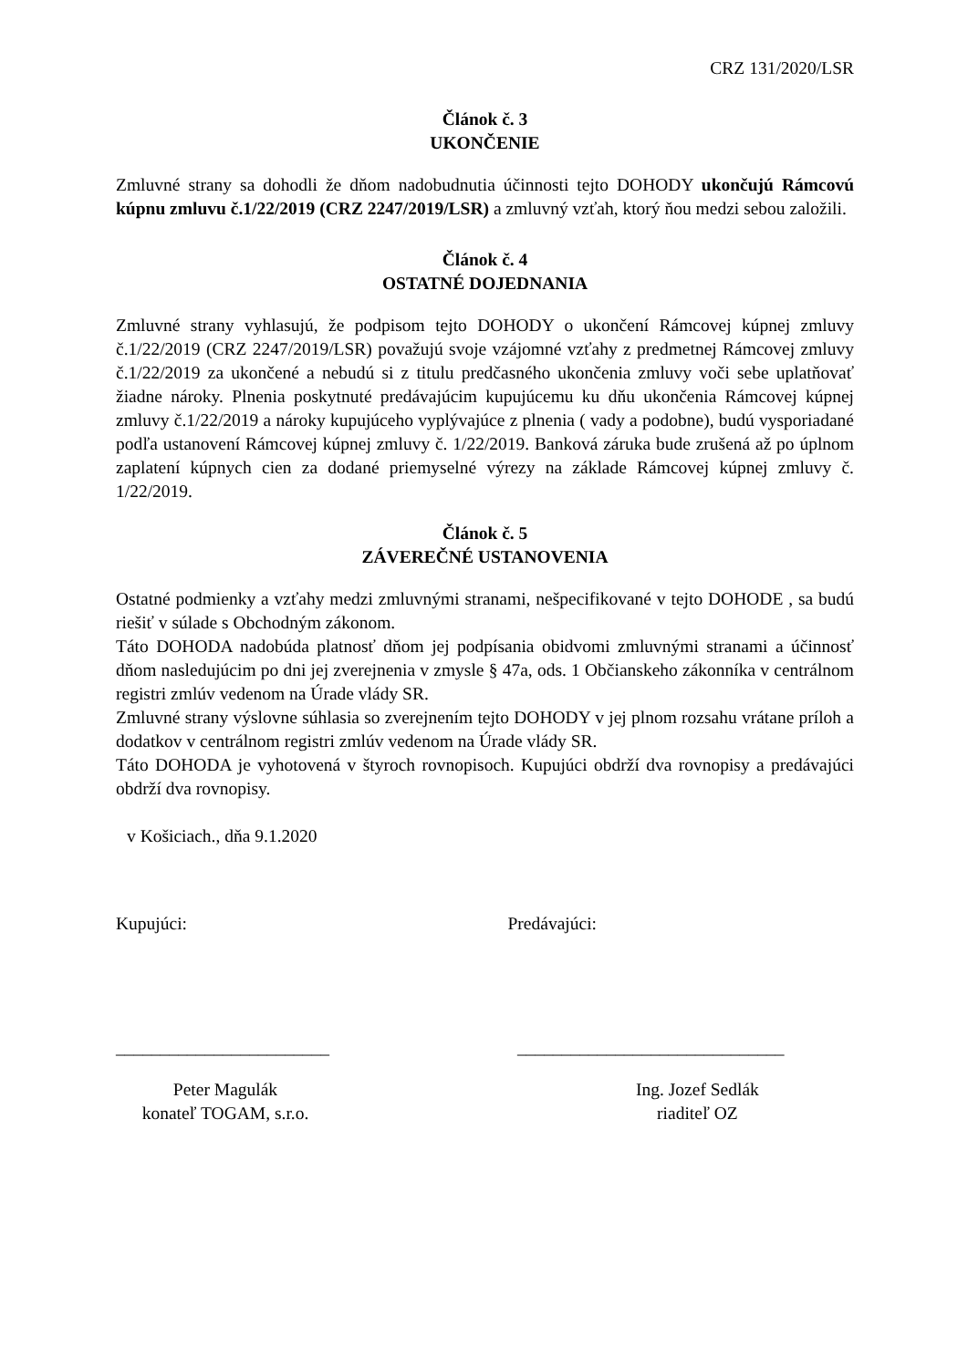CRZ 131/2020/LSR
Článok č. 3
UKONČENIE
Zmluvné strany sa dohodli že dňom nadobudnutia účinnosti tejto DOHODY ukončujú Rámcovú kúpnu zmluvu č.1/22/2019 (CRZ 2247/2019/LSR) a zmluvný vzťah, ktorý ňou medzi sebou založili.
Článok č. 4
OSTATNÉ DOJEDNANIA
Zmluvné strany vyhlasujú, že podpisom tejto DOHODY o ukončení Rámcovej kúpnej zmluvy č.1/22/2019 (CRZ 2247/2019/LSR) považujú svoje vzájomné vzťahy z predmetnej Rámcovej zmluvy č.1/22/2019 za ukončené a nebudú si z titulu predčasného ukončenia zmluvy voči sebe uplatňovať žiadne nároky. Plnenia poskytnuté predávajúcim kupujúcemu ku dňu ukončenia Rámcovej kúpnej zmluvy č.1/22/2019 a nároky kupujúceho vyplývajúce z plnenia ( vady a podobne), budú vysporiadané podľa ustanovení Rámcovej kúpnej zmluvy č. 1/22/2019. Banková záruka bude zrušená až po úplnom zaplatení kúpnych cien za dodané priemyselné výrezy na základe Rámcovej kúpnej zmluvy č. 1/22/2019.
Článok č. 5
ZÁVEREČNÉ USTANOVENIA
Ostatné podmienky a vzťahy medzi zmluvnými stranami, nešpecifikované v tejto DOHODE , sa budú riešiť v súlade s Obchodným zákonom.
Táto DOHODA nadobúda platnosť dňom jej podpísania obidvomi zmluvnými stranami a účinnosť dňom nasledujúcim po dni jej zverejnenia v zmysle § 47a, ods. 1 Občianskeho zákonníka v centrálnom registri zmlúv vedenom na Úrade vlády SR.
Zmluvné strany výslovne súhlasia so zverejnením tejto DOHODY v jej plnom rozsahu vrátane príloh a dodatkov v centrálnom registri zmlúv vedenom na Úrade vlády SR.
Táto DOHODA je vyhotovená v štyroch rovnopisoch. Kupujúci obdrží dva rovnopisy a predávajúci obdrží dva rovnopisy.
v Košiciach., dňa 9.1.2020
Kupujúci: Predávajúci:
________________________ ______________________________
Peter Magulák
konateľ TOGAM, s.r.o.
Ing. Jozef Sedlák
riaditeľ OZ